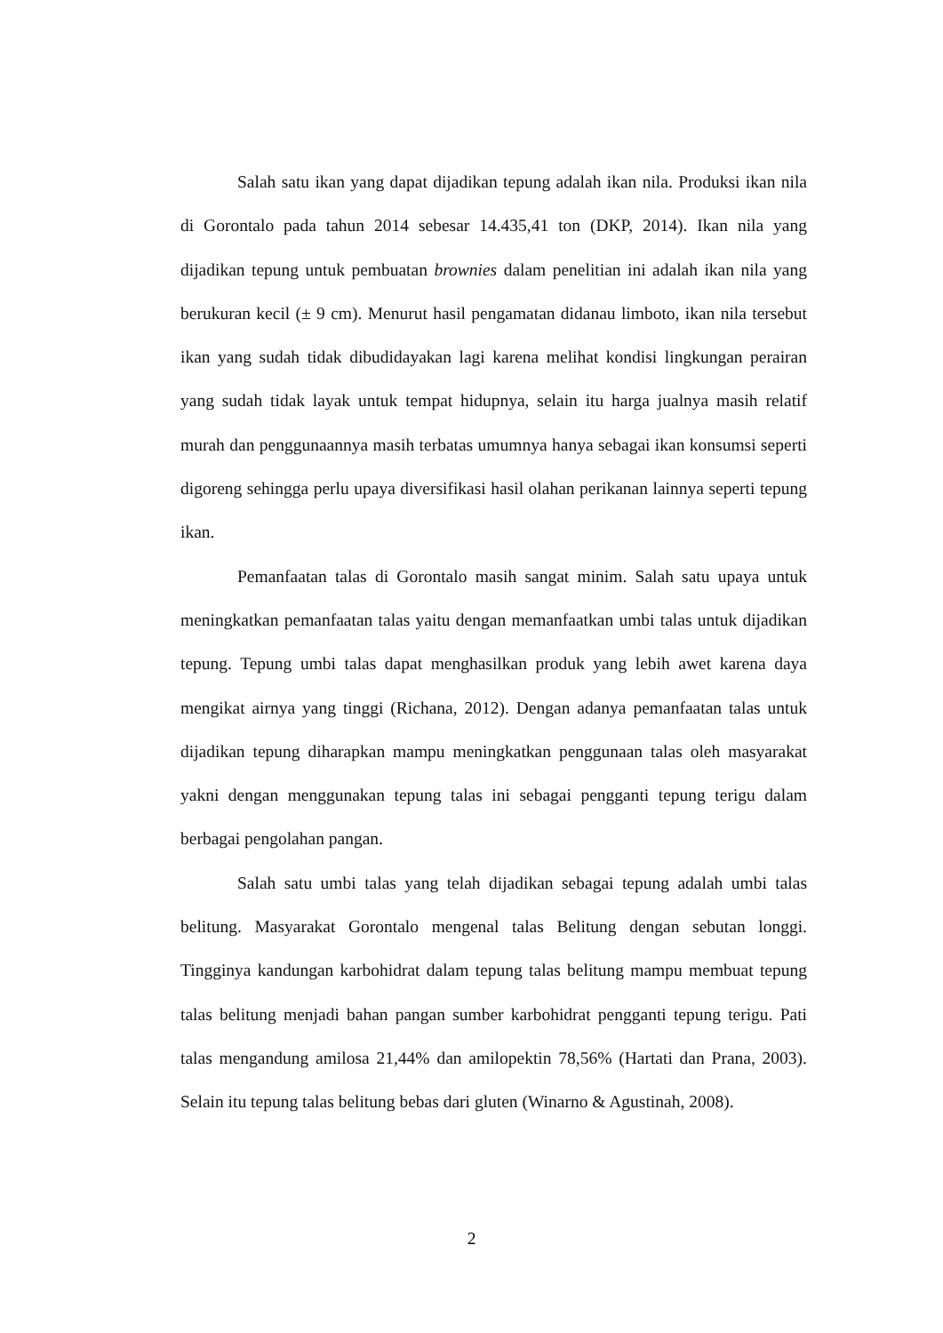Salah satu ikan yang dapat dijadikan tepung adalah ikan nila. Produksi ikan nila di Gorontalo pada tahun 2014 sebesar 14.435,41 ton (DKP, 2014). Ikan nila yang dijadikan tepung untuk pembuatan brownies dalam penelitian ini adalah ikan nila yang berukuran kecil (± 9 cm). Menurut hasil pengamatan didanau limboto, ikan nila tersebut ikan yang sudah tidak dibudidayakan lagi karena melihat kondisi lingkungan perairan yang sudah tidak layak untuk tempat hidupnya, selain itu harga jualnya masih relatif murah dan penggunaannya masih terbatas umumnya hanya sebagai ikan konsumsi seperti digoreng sehingga perlu upaya diversifikasi hasil olahan perikanan lainnya seperti tepung ikan.
Pemanfaatan talas di Gorontalo masih sangat minim. Salah satu upaya untuk meningkatkan pemanfaatan talas yaitu dengan memanfaatkan umbi talas untuk dijadikan tepung. Tepung umbi talas dapat menghasilkan produk yang lebih awet karena daya mengikat airnya yang tinggi (Richana, 2012). Dengan adanya pemanfaatan talas untuk dijadikan tepung diharapkan mampu meningkatkan penggunaan talas oleh masyarakat yakni dengan menggunakan tepung talas ini sebagai pengganti tepung terigu dalam berbagai pengolahan pangan.
Salah satu umbi talas yang telah dijadikan sebagai tepung adalah umbi talas belitung. Masyarakat Gorontalo mengenal talas Belitung dengan sebutan longgi. Tingginya kandungan karbohidrat dalam tepung talas belitung mampu membuat tepung talas belitung menjadi bahan pangan sumber karbohidrat pengganti tepung terigu. Pati talas mengandung amilosa 21,44% dan amilopektin 78,56% (Hartati dan Prana, 2003). Selain itu tepung talas belitung bebas dari gluten (Winarno & Agustinah, 2008).
2